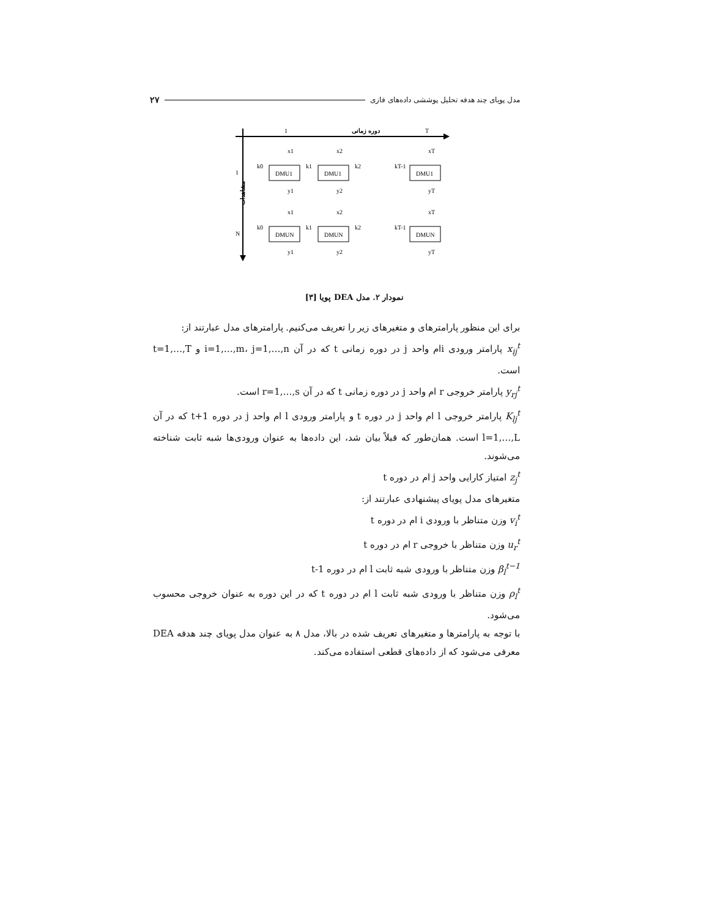مدل پویای چند هدفه تحلیل پوششی داده‌های فازی ۲۷
1
دوره زمانی
T
1
N
مشاهدات
DMU1
DMU1
DMU1
DMUN
DMUN
DMUN
x1
x2
xT
y1
y2
yT
x1
x2
xT
y1
y2
yT
k0
k1
k2
kT-1
k0
k1
k2
kT-1
نمودار ۲. مدل DEA پویا [۳]
برای این منظور پارامترهای و متغیرهای زیر را تعریف می‌کنیم. پارامترهای مدل عبارتند از:
x<sub>ij</sub><sup>t</sup> پارامتر ورودی iام واحد j در دوره زمانی t که در آن i=1,…,m، j=1,…,n و t=1,…,T است.
y<sub>rj</sub><sup>t</sup> پارامتر خروجی r ام واحد j در دوره زمانی t که در آن r=1,…,s است.
K<sub>lj</sub><sup>t</sup> پارامتر خروجی l ام واحد j در دوره t و پارامتر ورودی l ام واحد j در دوره t+1 که در آن l=1,…,L است. همان‌طور که قبلاً بیان شد، این داده‌ها به عنوان ورودی‌ها شبه ثابت شناخته می‌شوند.
z<sub>j</sub><sup>t</sup> امتیاز کارایی واحد j ام در دوره t
متغیرهای مدل پویای پیشنهادی عبارتند از:
v<sub>i</sub><sup>t</sup> وزن متناظر با ورودی i ام در دوره t
u<sub>r</sub><sup>t</sup> وزن متناظر با خروجی r ام در دوره t
β<sub>l</sub><sup>t−1</sup> وزن متناظر با ورودی شبه ثابت l ام در دوره t-1
ρ<sub>l</sub><sup>t</sup> وزن متناظر با ورودی شبه ثابت l ام در دوره t که در این دوره به عنوان خروجی محسوب می‌شود.
با توجه به پارامترها و متغیرهای تعریف شده در بالا، مدل ۸ به عنوان مدل پویای چند هدفه DEA معرفی می‌شود که از داده‌های قطعی استفاده می‌کند.